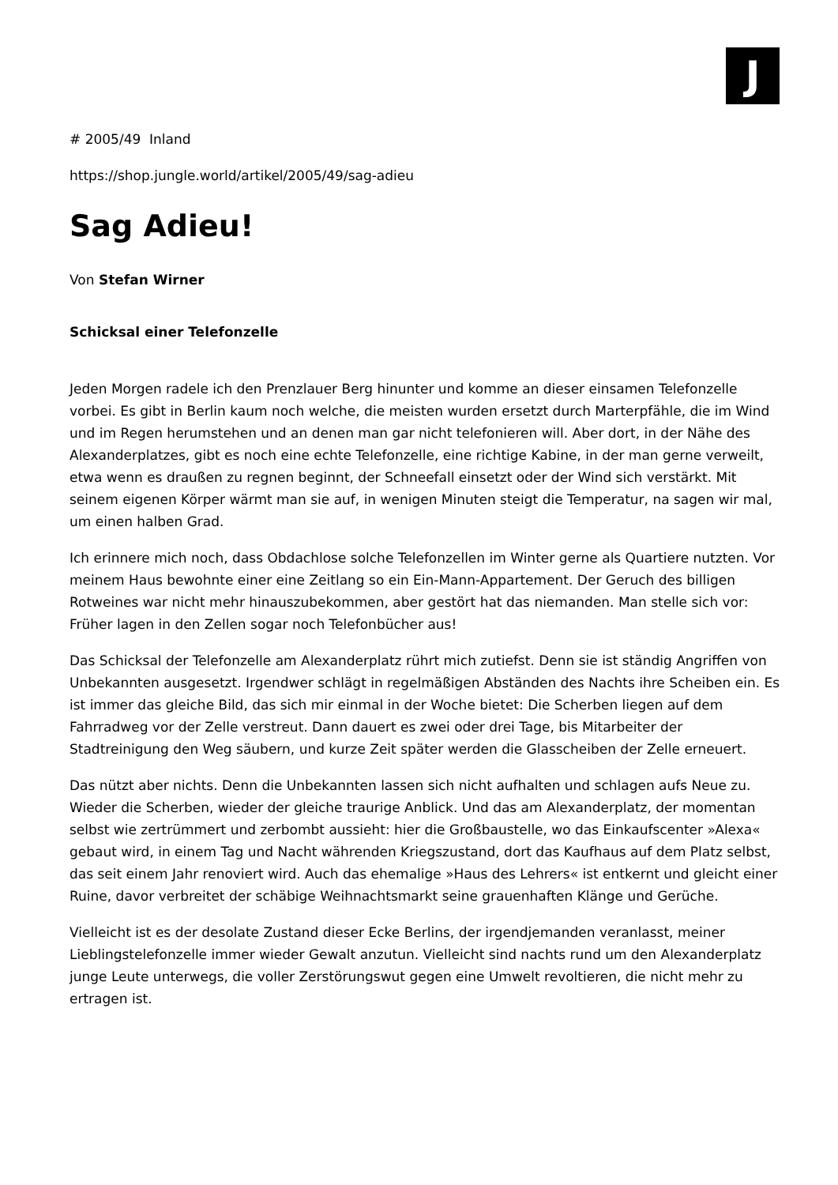J
# 2005/49 Inland
https://shop.jungle.world/artikel/2005/49/sag-adieu
Sag Adieu!
Von Stefan Wirner
Schicksal einer Telefonzelle
Jeden Morgen radele ich den Prenzlauer Berg hinunter und komme an dieser einsamen Telefonzelle vorbei. Es gibt in Berlin kaum noch welche, die meisten wurden ersetzt durch Marterpfähle, die im Wind und im Regen herumstehen und an denen man gar nicht telefonieren will. Aber dort, in der Nähe des Alexanderplatzes, gibt es noch eine echte Telefonzelle, eine richtige Kabine, in der man gerne verweilt, etwa wenn es draußen zu regnen beginnt, der Schneefall einsetzt oder der Wind sich verstärkt. Mit seinem eigenen Körper wärmt man sie auf, in wenigen Minuten steigt die Temperatur, na sagen wir mal, um einen halben Grad.
Ich erinnere mich noch, dass Obdachlose solche Telefonzellen im Winter gerne als Quartiere nutzten. Vor meinem Haus bewohnte einer eine Zeitlang so ein Ein-Mann-Appartement. Der Geruch des billigen Rotweines war nicht mehr hinauszubekommen, aber gestört hat das niemanden. Man stelle sich vor: Früher lagen in den Zellen sogar noch Telefonbücher aus!
Das Schicksal der Telefonzelle am Alexanderplatz rührt mich zutiefst. Denn sie ist ständig Angriffen von Unbekannten ausgesetzt. Irgendwer schlägt in regelmäßigen Abständen des Nachts ihre Scheiben ein. Es ist immer das gleiche Bild, das sich mir einmal in der Woche bietet: Die Scherben liegen auf dem Fahrradweg vor der Zelle verstreut. Dann dauert es zwei oder drei Tage, bis Mitarbeiter der Stadtreinigung den Weg säubern, und kurze Zeit später werden die Glasscheiben der Zelle erneuert.
Das nützt aber nichts. Denn die Unbekannten lassen sich nicht aufhalten und schlagen aufs Neue zu. Wieder die Scherben, wieder der gleiche traurige Anblick. Und das am Alexanderplatz, der momentan selbst wie zertrümmert und zerbombt aussieht: hier die Großbaustelle, wo das Einkaufscenter »Alexa« gebaut wird, in einem Tag und Nacht währenden Kriegszustand, dort das Kaufhaus auf dem Platz selbst, das seit einem Jahr renoviert wird. Auch das ehemalige »Haus des Lehrers« ist entkernt und gleicht einer Ruine, davor verbreitet der schäbige Weihnachtsmarkt seine grauenhaften Klänge und Gerüche.
Vielleicht ist es der desolate Zustand dieser Ecke Berlins, der irgendjemanden veranlasst, meiner Lieblingstelefonzelle immer wieder Gewalt anzutun. Vielleicht sind nachts rund um den Alexanderplatz junge Leute unterwegs, die voller Zerstörungswut gegen eine Umwelt revoltieren, die nicht mehr zu ertragen ist.